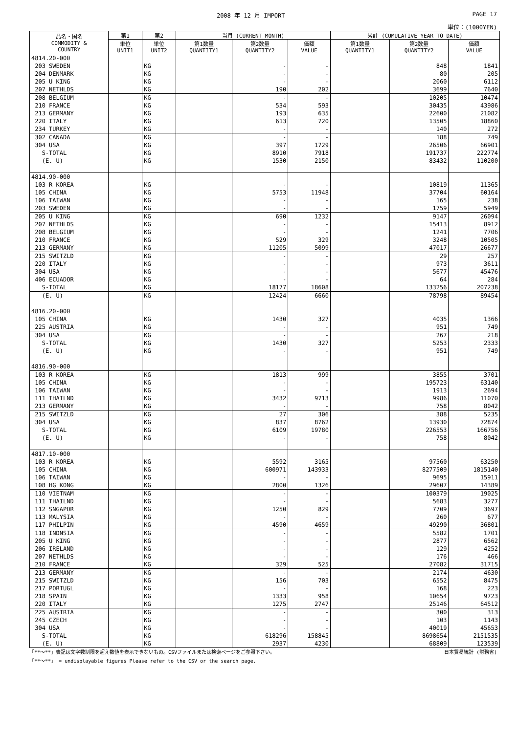2008 年 12 月 IMPORT PAGE 17
単位：(1000YEN)
| 品名・国名 COMMODITY & COUNTRY | 第1 | 第2 | 当月 (CURRENT MONTH) | | | 累計 (CUMULATIVE YEAR TO DATE) | | |
| --- | --- | --- | --- | --- | --- | --- | --- | --- |
| | 単位 UNIT1 | 単位 UNIT2 | 第1数量 QUANTITY1 | 第2数量 QUANTITY2 | 価額 VALUE | 第1数量 QUANTITY1 | 第2数量 QUANTITY2 | 価額 VALUE |
| 4814.20-000 | | | | | | | | |
| 203 SWEDEN | | KG | | - | - | | 848 | 1841 |
| 204 DENMARK | | KG | | - | - | | 80 | 205 |
| 205 U KING | | KG | | - | - | | 2060 | 6112 |
| 207 NETHLDS | | KG | | 190 | 202 | | 3699 | 7640 |
| 208 BELGIUM | | KG | | - | - | | 10205 | 10474 |
| 210 FRANCE | | KG | | 534 | 593 | | 30435 | 43986 |
| 213 GERMANY | | KG | | 193 | 635 | | 22600 | 21082 |
| 220 ITALY | | KG | | 613 | 720 | | 13505 | 18860 |
| 234 TURKEY | | KG | | - | - | | 140 | 272 |
| 302 CANADA | | KG | | - | - | | 188 | 749 |
| 304 USA | | KG | | 397 | 1729 | | 26506 | 66901 |
| S-TOTAL | | KG | | 8910 | 7918 | | 191737 | 222774 |
| (E. U) | | KG | | 1530 | 2150 | | 83432 | 110200 |
| 4814.90-000 | | | | | | | | |
| 103 R KOREA | | KG | | - | - | | 10819 | 11365 |
| 105 CHINA | | KG | | 5753 | 11948 | | 37704 | 60164 |
| 106 TAIWAN | | KG | | - | - | | 165 | 238 |
| 203 SWEDEN | | KG | | - | - | | 1759 | 5949 |
| 205 U KING | | KG | | 690 | 1232 | | 9147 | 26094 |
| 207 NETHLDS | | KG | | - | - | | 15413 | 8912 |
| 208 BELGIUM | | KG | | - | - | | 1241 | 7706 |
| 210 FRANCE | | KG | | 529 | 329 | | 3248 | 10505 |
| 213 GERMANY | | KG | | 11205 | 5099 | | 47017 | 26677 |
| 215 SWITZLD | | KG | | - | - | | 29 | 257 |
| 220 ITALY | | KG | | - | - | | 973 | 3611 |
| 304 USA | | KG | | - | - | | 5677 | 45476 |
| 406 ECUADOR | | KG | | - | - | | 64 | 284 |
| S-TOTAL | | KG | | 18177 | 18608 | | 133256 | 207238 |
| (E. U) | | KG | | 12424 | 6660 | | 78798 | 89454 |
| 4816.20-000 | | | | | | | | |
| 105 CHINA | | KG | | 1430 | 327 | | 4035 | 1366 |
| 225 AUSTRIA | | KG | | - | - | | 951 | 749 |
| 304 USA | | KG | | - | - | | 267 | 218 |
| S-TOTAL | | KG | | 1430 | 327 | | 5253 | 2333 |
| (E. U) | | KG | | - | - | | 951 | 749 |
| 4816.90-000 | | | | | | | | |
| 103 R KOREA | | KG | | 1813 | 999 | | 3855 | 3701 |
| 105 CHINA | | KG | | - | - | | 195723 | 63140 |
| 106 TAIWAN | | KG | | - | - | | 1913 | 2694 |
| 111 THAILND | | KG | | 3432 | 9713 | | 9986 | 11070 |
| 213 GERMANY | | KG | | - | - | | 758 | 8042 |
| 215 SWITZLD | | KG | | 27 | 306 | | 388 | 5235 |
| 304 USA | | KG | | 837 | 8762 | | 13930 | 72874 |
| S-TOTAL | | KG | | 6109 | 19780 | | 226553 | 166756 |
| (E. U) | | KG | | - | - | | 758 | 8042 |
| 4817.10-000 | | | | | | | | |
| 103 R KOREA | | KG | | 5592 | 3165 | | 97560 | 63250 |
| 105 CHINA | | KG | | 600971 | 143933 | | 8277509 | 1815140 |
| 106 TAIWAN | | KG | | - | - | | 9695 | 15911 |
| 108 HG KONG | | KG | | 2800 | 1326 | | 29607 | 14389 |
| 110 VIETNAM | | KG | | - | - | | 100379 | 19025 |
| 111 THAILND | | KG | | - | - | | 5683 | 3277 |
| 112 SNGAPOR | | KG | | 1250 | 829 | | 7709 | 3697 |
| 113 MALYSIA | | KG | | - | - | | 260 | 677 |
| 117 PHILPIN | | KG | | 4590 | 4659 | | 49290 | 36801 |
| 118 INDNSIA | | KG | | - | - | | 5582 | 1701 |
| 205 U KING | | KG | | - | - | | 2877 | 6562 |
| 206 IRELAND | | KG | | - | - | | 129 | 4252 |
| 207 NETHLDS | | KG | | - | - | | 176 | 466 |
| 210 FRANCE | | KG | | 329 | 525 | | 27082 | 31715 |
| 213 GERMANY | | KG | | - | - | | 2174 | 4630 |
| 215 SWITZLD | | KG | | 156 | 703 | | 6552 | 8475 |
| 217 PORTUGL | | KG | | - | - | | 168 | 223 |
| 218 SPAIN | | KG | | 1333 | 958 | | 10654 | 9723 |
| 220 ITALY | | KG | | 1275 | 2747 | | 25146 | 64512 |
| 225 AUSTRIA | | KG | | - | - | | 300 | 313 |
| 245 CZECH | | KG | | - | - | | 103 | 1143 |
| 304 USA | | KG | | - | - | | 40019 | 45653 |
| S-TOTAL | | KG | | 618296 | 158845 | | 8698654 | 2151535 |
| (E. U) | | KG | | 2937 | 4230 | | 68809 | 123539 |
「**～**」表記は文字数制限を超え数値を表示できないもの。CSVファイルまたは検索ページをご参照下さい。 日本貿易統計 (財務省)
「**～**」 = undisplayable figures Please refer to the CSV or the search page.